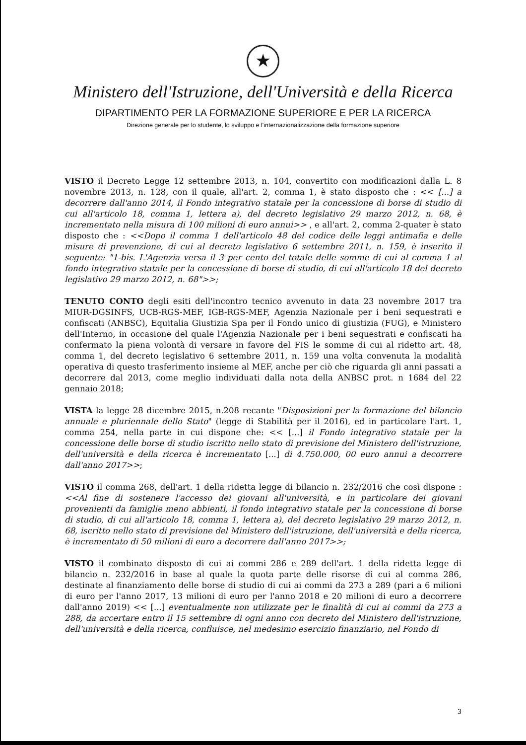★
Ministero dell'Istruzione, dell'Università e della Ricerca
DIPARTIMENTO PER LA FORMAZIONE SUPERIORE E PER LA RICERCA
Direzione generale per lo studente, lo sviluppo e l'internazionalizzazione della formazione superiore
VISTO il Decreto Legge 12 settembre 2013, n. 104, convertito con modificazioni dalla L. 8 novembre 2013, n. 128, con il quale, all'art. 2, comma 1, è stato disposto che : << [...] a decorrere dall'anno 2014, il Fondo integrativo statale per la concessione di borse di studio di cui all'articolo 18, comma 1, lettera a), del decreto legislativo 29 marzo 2012, n. 68, è incrementato nella misura di 100 milioni di euro annui>> , e all'art. 2, comma 2-quater è stato disposto che : <<Dopo il comma 1 dell'articolo 48 del codice delle leggi antimafia e delle misure di prevenzione, di cui al decreto legislativo 6 settembre 2011, n. 159, è inserito il seguente: "1-bis. L'Agenzia versa il 3 per cento del totale delle somme di cui al comma 1 al fondo integrativo statale per la concessione di borse di studio, di cui all'articolo 18 del decreto legislativo 29 marzo 2012, n. 68">>;
TENUTO CONTO degli esiti dell'incontro tecnico avvenuto in data 23 novembre 2017 tra MIUR-DGSINFS, UCB-RGS-MEF, IGB-RGS-MEF, Agenzia Nazionale per i beni sequestrati e confiscati (ANBSC), Equitalia Giustizia Spa per il Fondo unico di giustizia (FUG), e Ministero dell'Interno, in occasione del quale l'Agenzia Nazionale per i beni sequestrati e confiscati ha confermato la piena volontà di versare in favore del FIS le somme di cui al ridetto art. 48, comma 1, del decreto legislativo 6 settembre 2011, n. 159 una volta convenuta la modalità operativa di questo trasferimento insieme al MEF, anche per ciò che riguarda gli anni passati a decorrere dal 2013, come meglio individuati dalla nota della ANBSC prot. n 1684 del 22 gennaio 2018;
VISTA la legge 28 dicembre 2015, n.208 recante "Disposizioni per la formazione del bilancio annuale e pluriennale dello Stato" (legge di Stabilità per il 2016), ed in particolare l'art. 1, comma 254, nella parte in cui dispone che: << [...] il Fondo integrativo statale per la concessione delle borse di studio iscritto nello stato di previsione del Ministero dell'istruzione, dell'università e della ricerca è incrementato [...] di 4.750.000, 00 euro annui a decorrere dall'anno 2017>>;
VISTO il comma 268, dell'art. 1 della ridetta legge di bilancio n. 232/2016 che così dispone : <<Al fine di sostenere l'accesso dei giovani all'università, e in particolare dei giovani provenienti da famiglie meno abbienti, il fondo integrativo statale per la concessione di borse di studio, di cui all'articolo 18, comma 1, lettera a), del decreto legislativo 29 marzo 2012, n. 68, iscritto nello stato di previsione del Ministero dell'istruzione, dell'università e della ricerca, è incrementato di 50 milioni di euro a decorrere dall'anno 2017>>;
VISTO il combinato disposto di cui ai commi 286 e 289 dell'art. 1 della ridetta legge di bilancio n. 232/2016 in base al quale la quota parte delle risorse di cui al comma 286, destinate al finanziamento delle borse di studio di cui ai commi da 273 a 289 (pari a 6 milioni di euro per l'anno 2017, 13 milioni di euro per l'anno 2018 e 20 milioni di euro a decorrere dall'anno 2019) << [...] eventualmente non utilizzate per le finalità di cui ai commi da 273 a 288, da accertare entro il 15 settembre di ogni anno con decreto del Ministero dell'istruzione, dell'università e della ricerca, confluisce, nel medesimo esercizio finanziario, nel Fondo di
3